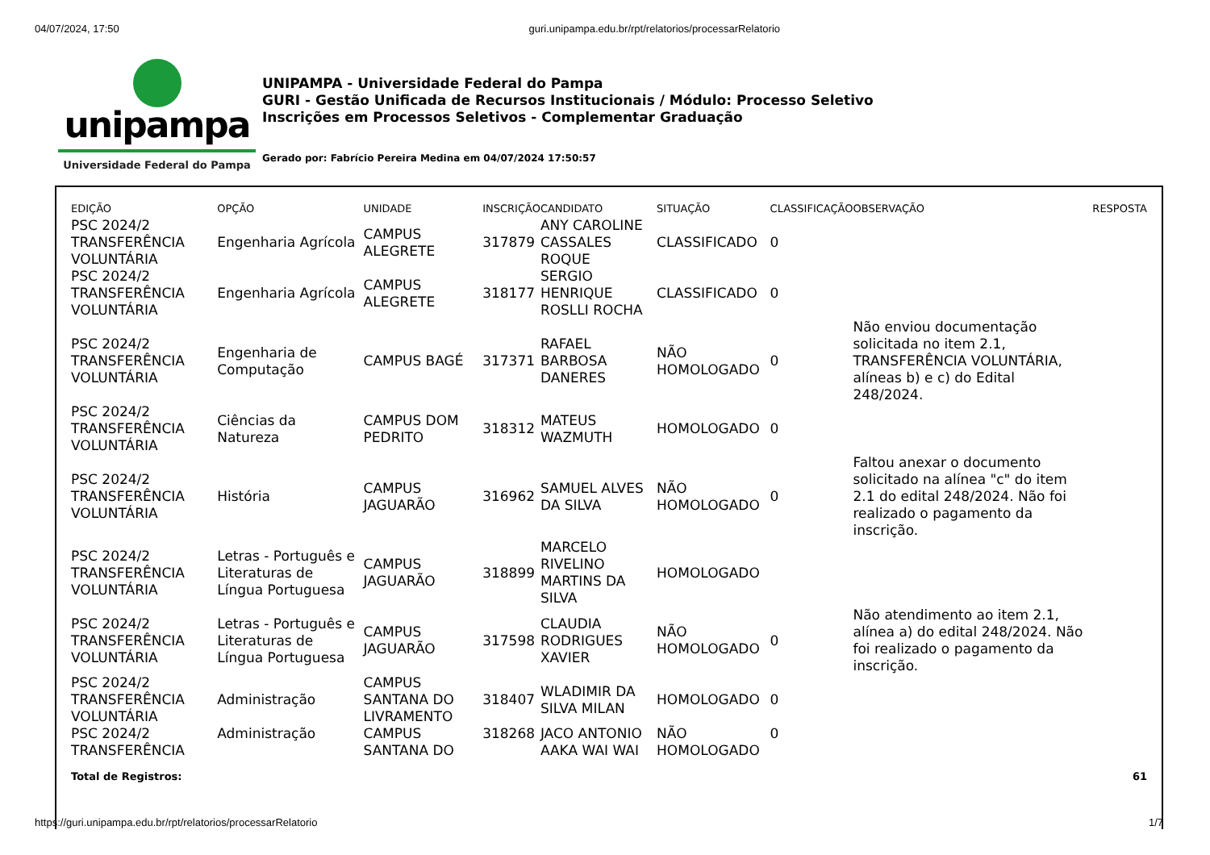04/07/2024, 17:50 guri.unipampa.edu.br/rpt/relatorios/processarRelatorio
unipampa
Universidade Federal do Pampa
UNIPAMPA - Universidade Federal do Pampa
GURI - Gestão Unificada de Recursos Institucionais / Módulo: Processo Seletivo
Inscrições em Processos Seletivos - Complementar Graduação
Gerado por: Fabrício Pereira Medina em 04/07/2024 17:50:57
| EDIÇÃO | OPÇÃO | UNIDADE | INSCRIÇÃO | CANDIDATO | SITUAÇÃO | CLASSIFICAÇÃO | OBSERVAÇÃO | RESPOSTA |
| --- | --- | --- | --- | --- | --- | --- | --- | --- |
| PSC 2024/2 TRANSFERÊNCIA VOLUNTÁRIA | Engenharia Agrícola | CAMPUS ALEGRETE | 317879 | ANY CAROLINE CASSALES ROQUE | CLASSIFICADO | 0 | | |
| PSC 2024/2 TRANSFERÊNCIA VOLUNTÁRIA | Engenharia Agrícola | CAMPUS ALEGRETE | 318177 | SERGIO HENRIQUE ROSLLI ROCHA | CLASSIFICADO | 0 | | |
| PSC 2024/2 TRANSFERÊNCIA VOLUNTÁRIA | Engenharia de Computação | CAMPUS BAGÉ | 317371 | RAFAEL BARBOSA DANERES | NÃO HOMOLOGADO | 0 | Não enviou documentação solicitada no item 2.1, TRANSFERÊNCIA VOLUNTÁRIA, alíneas b) e c) do Edital 248/2024. | |
| PSC 2024/2 TRANSFERÊNCIA VOLUNTÁRIA | Ciências da Natureza | CAMPUS DOM PEDRITO | 318312 | MATEUS WAZMUTH | HOMOLOGADO | 0 | | |
| PSC 2024/2 TRANSFERÊNCIA VOLUNTÁRIA | História | CAMPUS JAGUARÃO | 316962 | SAMUEL ALVES DA SILVA | NÃO HOMOLOGADO | 0 | Faltou anexar o documento solicitado na alínea "c" do item 2.1 do edital 248/2024. Não foi realizado o pagamento da inscrição. | |
| PSC 2024/2 TRANSFERÊNCIA VOLUNTÁRIA | Letras - Português e Literaturas de Língua Portuguesa | CAMPUS JAGUARÃO | 318899 | MARCELO RIVELINO MARTINS DA SILVA | HOMOLOGADO | | | |
| PSC 2024/2 TRANSFERÊNCIA VOLUNTÁRIA | Letras - Português e Literaturas de Língua Portuguesa | CAMPUS JAGUARÃO | 317598 | CLAUDIA RODRIGUES XAVIER | NÃO HOMOLOGADO | 0 | Não atendimento ao item 2.1, alínea a) do edital 248/2024. Não foi realizado o pagamento da inscrição. | |
| PSC 2024/2 TRANSFERÊNCIA VOLUNTÁRIA | Administração | CAMPUS SANTANA DO LIVRAMENTO | 318407 | WLADIMIR DA SILVA MILAN | HOMOLOGADO | 0 | | |
| PSC 2024/2 TRANSFERÊNCIA | Administração | CAMPUS SANTANA DO | 318268 | JACO ANTONIO AAKA WAI WAI | NÃO HOMOLOGADO | 0 | | |
Total de Registros: 61
https://guri.unipampa.edu.br/rpt/relatorios/processarRelatorio 1/7